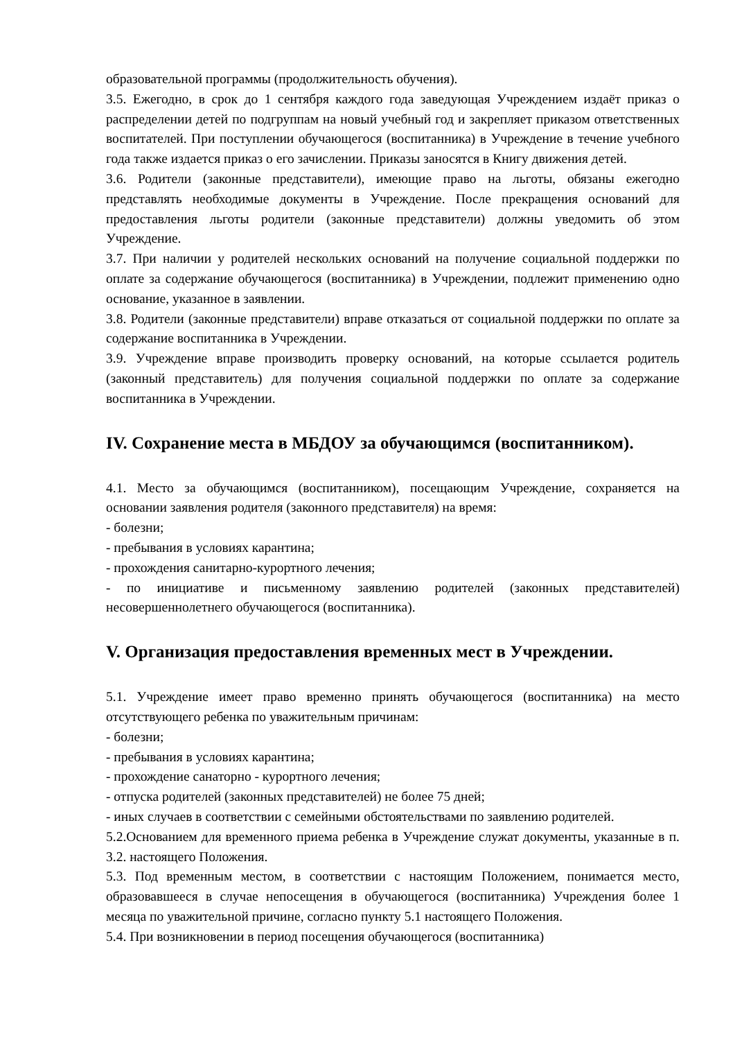образовательной программы (продолжительность обучения).
3.5. Ежегодно, в срок до 1 сентября каждого года заведующая Учреждением издаёт приказ о распределении детей по подгруппам на новый учебный год и закрепляет приказом ответственных воспитателей. При поступлении обучающегося (воспитанника) в Учреждение в течение учебного года также издается приказ о его зачислении. Приказы заносятся в Книгу движения детей.
3.6. Родители (законные представители), имеющие право на льготы, обязаны ежегодно представлять необходимые документы в Учреждение. После прекращения оснований для предоставления льготы родители (законные представители) должны уведомить об этом Учреждение.
3.7. При наличии у родителей нескольких оснований на получение социальной поддержки по оплате за содержание обучающегося (воспитанника) в Учреждении, подлежит применению одно основание, указанное в заявлении.
3.8. Родители (законные представители) вправе отказаться от социальной поддержки по оплате за содержание воспитанника в Учреждении.
3.9. Учреждение вправе производить проверку оснований, на которые ссылается родитель (законный представитель) для получения социальной поддержки по оплате за содержание воспитанника в Учреждении.
IV. Сохранение места в МБДОУ за обучающимся (воспитанником).
4.1. Место за обучающимся (воспитанником), посещающим Учреждение, сохраняется на основании заявления родителя (законного представителя) на время:
- болезни;
- пребывания в условиях карантина;
- прохождения санитарно-курортного лечения;
- по инициативе и письменному заявлению родителей (законных представителей) несовершеннолетнего обучающегося (воспитанника).
V. Организация предоставления временных мест в Учреждении.
5.1. Учреждение имеет право временно принять обучающегося (воспитанника) на место отсутствующего ребенка по уважительным причинам:
- болезни;
- пребывания в условиях карантина;
- прохождение санаторно - курортного лечения;
- отпуска родителей (законных представителей) не более 75 дней;
- иных случаев в соответствии с семейными обстоятельствами по заявлению родителей.
5.2.Основанием для временного приема ребенка в Учреждение служат документы, указанные в п. 3.2. настоящего Положения.
5.3. Под временным местом, в соответствии с настоящим Положением, понимается место, образовавшееся в случае непосещения в обучающегося (воспитанника) Учреждения более 1 месяца по уважительной причине, согласно пункту 5.1 настоящего Положения.
5.4. При возникновении в период посещения обучающегося (воспитанника)